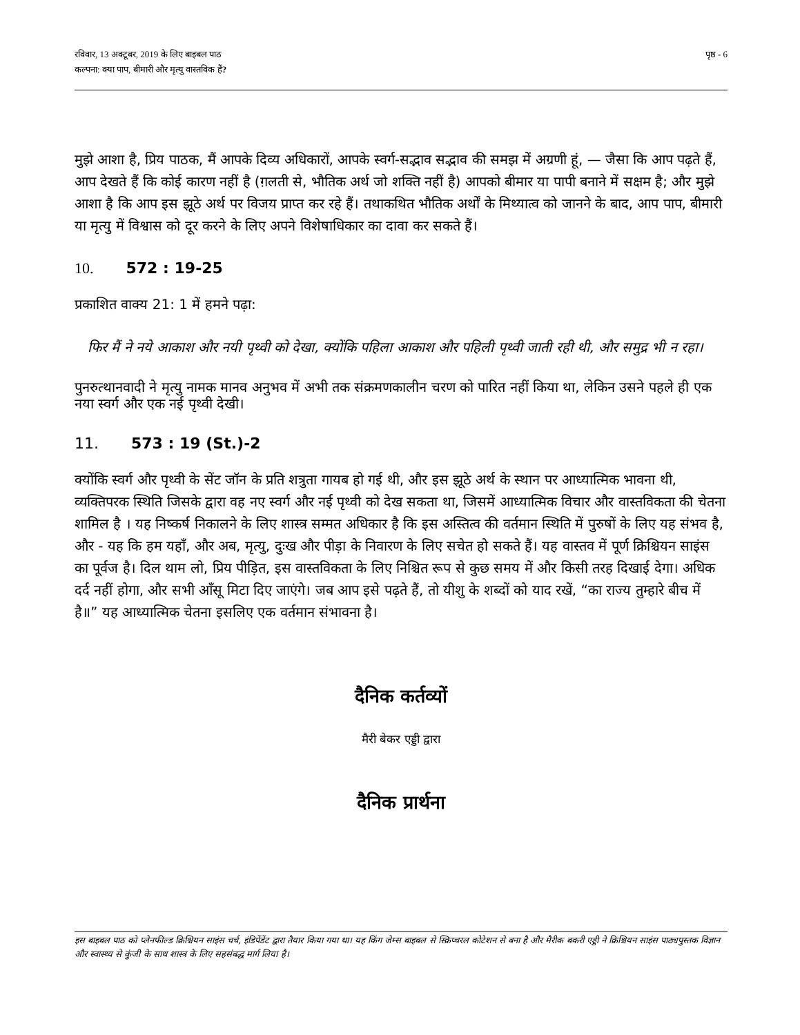रविवार, 13 अक्टूबर, 2019 के लिए बाइबल पाठ
कल्पना: क्या पाप, बीमारी और मृत्यु वास्तविक हैं?
पृष्ठ - 6
मुझे आशा है, प्रिय पाठक, मैं आपके दिव्य अधिकारों, आपके स्वर्ग-सद्भाव सद्भाव की समझ में अग्रणी हूं, — जैसा कि आप पढ़ते हैं, आप देखते हैं कि कोई कारण नहीं है (ग़लती से, भौतिक अर्थ जो शक्ति नहीं है) आपको बीमार या पापी बनाने में सक्षम है; और मुझे आशा है कि आप इस झूठे अर्थ पर विजय प्राप्त कर रहे हैं। तथाकथित भौतिक अर्थों के मिथ्यात्व को जानने के बाद, आप पाप, बीमारी या मृत्यु में विश्वास को दूर करने के लिए अपने विशेषाधिकार का दावा कर सकते हैं।
10. 572 : 19-25
प्रकाशित वाक्य 21: 1 में हमने पढ़ा:
फिर मैं ने नये आकाश और नयी पृथ्वी को देखा, क्योंकि पहिला आकाश और पहिली पृथ्वी जाती रही थी, और समुद्र भी न रहा।
पुनरुत्थानवादी ने मृत्यु नामक मानव अनुभव में अभी तक संक्रमणकालीन चरण को पारित नहीं किया था, लेकिन उसने पहले ही एक नया स्वर्ग और एक नई पृथ्वी देखी।
11. 573 : 19 (St.)-2
क्योंकि स्वर्ग और पृथ्वी के सेंट जॉन के प्रति शत्रुता गायब हो गई थी, और इस झूठे अर्थ के स्थान पर आध्यात्मिक भावना थी, व्यक्तिपरक स्थिति जिसके द्वारा वह नए स्वर्ग और नई पृथ्वी को देख सकता था, जिसमें आध्यात्मिक विचार और वास्तविकता की चेतना शामिल है । यह निष्कर्ष निकालने के लिए शास्त्र सम्मत अधिकार है कि इस अस्तित्व की वर्तमान स्थिति में पुरुषों के लिए यह संभव है, और - यह कि हम यहाँ, और अब, मृत्यु, दुःख और पीड़ा के निवारण के लिए सचेत हो सकते हैं। यह वास्तव में पूर्ण क्रिश्चियन साइंस का पूर्वज है। दिल थाम लो, प्रिय पीड़ित, इस वास्तविकता के लिए निश्चित रूप से कुछ समय में और किसी तरह दिखाई देगा। अधिक दर्द नहीं होगा, और सभी आँसू मिटा दिए जाएंगे। जब आप इसे पढ़ते हैं, तो यीशु के शब्दों को याद रखें, “का राज्य तुम्हारे बीच में है॥” यह आध्यात्मिक चेतना इसलिए एक वर्तमान संभावना है।
दैनिक कर्तव्यों
मैरी बेकर एड्डी द्वारा
दैनिक प्रार्थना
इस बाइबल पाठ को प्लेनफील्ड क्रिश्चियन साइंस चर्च, इंडिपेंडेंट द्वारा तैयार किया गया था। यह किंग जेम्स बाइबल से स्क्रिप्चरल कोटेशन से बना है और मैरीक बकरी एड्डी ने क्रिश्चियन साइंस पाठ्यपुस्तक विज्ञान और स्वास्थ्य से कुंजी के साथ शास्त्र के लिए सहसंबद्ध मार्ग लिया है।